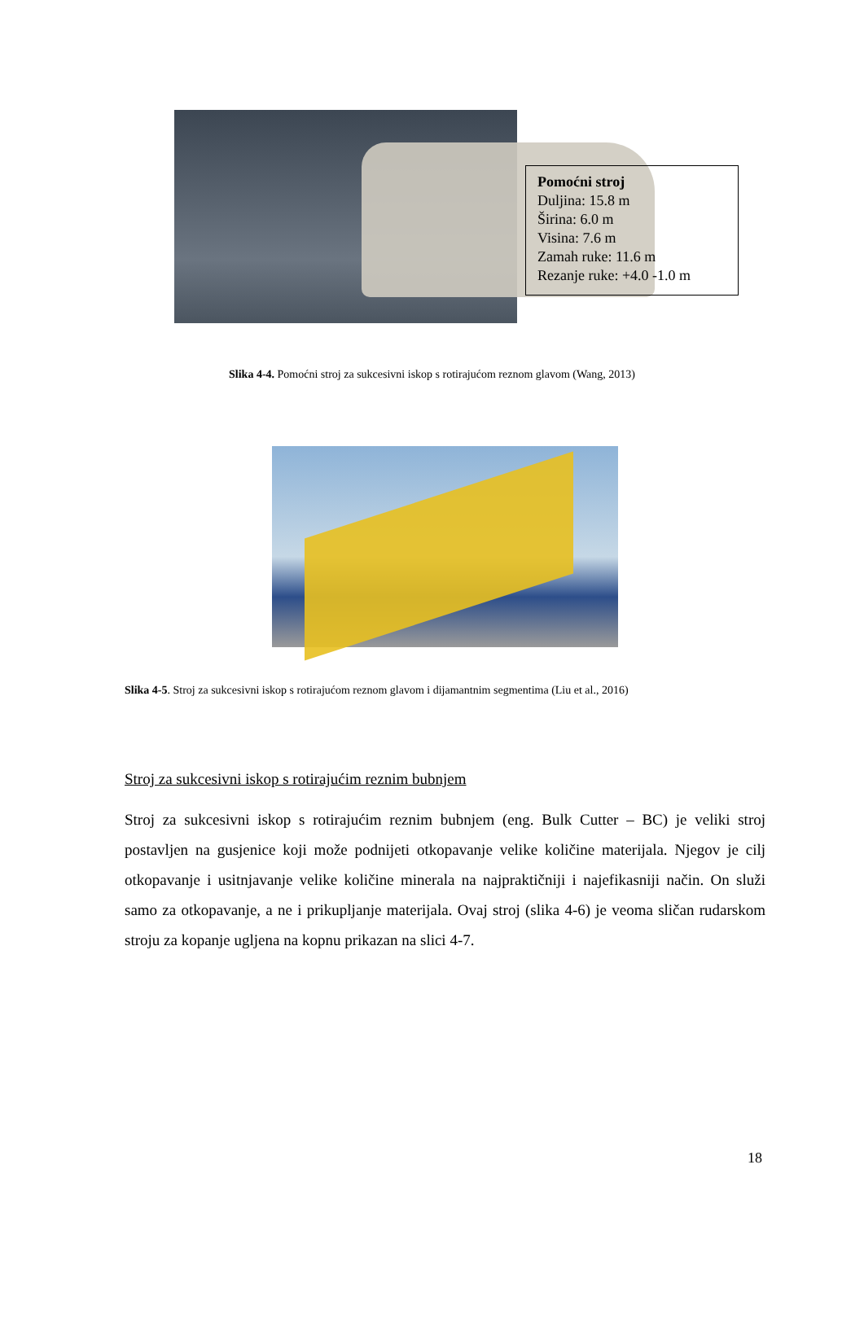Pomoćni stroj
Duljina: 15.8 m
Širina: 6.0 m
Visina: 7.6 m
Zamah ruke: 11.6 m
Rezanje ruke: +4.0 -1.0 m
Slika 4-4. Pomoćni stroj za sukcesivni iskop s rotirajućom reznom glavom (Wang, 2013)
Slika 4-5. Stroj za sukcesivni iskop s rotirajućom reznom glavom i dijamantnim segmentima (Liu et al., 2016)
Stroj za sukcesivni iskop s rotirajućim reznim bubnjem
Stroj za sukcesivni iskop s rotirajućim reznim bubnjem (eng. Bulk Cutter – BC) je veliki stroj postavljen na gusjenice koji može podnijeti otkopavanje velike količine materijala. Njegov je cilj otkopavanje i usitnjavanje velike količine minerala na najpraktičniji i najefikasniji način. On služi samo za otkopavanje, a ne i prikupljanje materijala. Ovaj stroj (slika 4-6) je veoma sličan rudarskom stroju za kopanje ugljena na kopnu prikazan na slici 4-7.
18